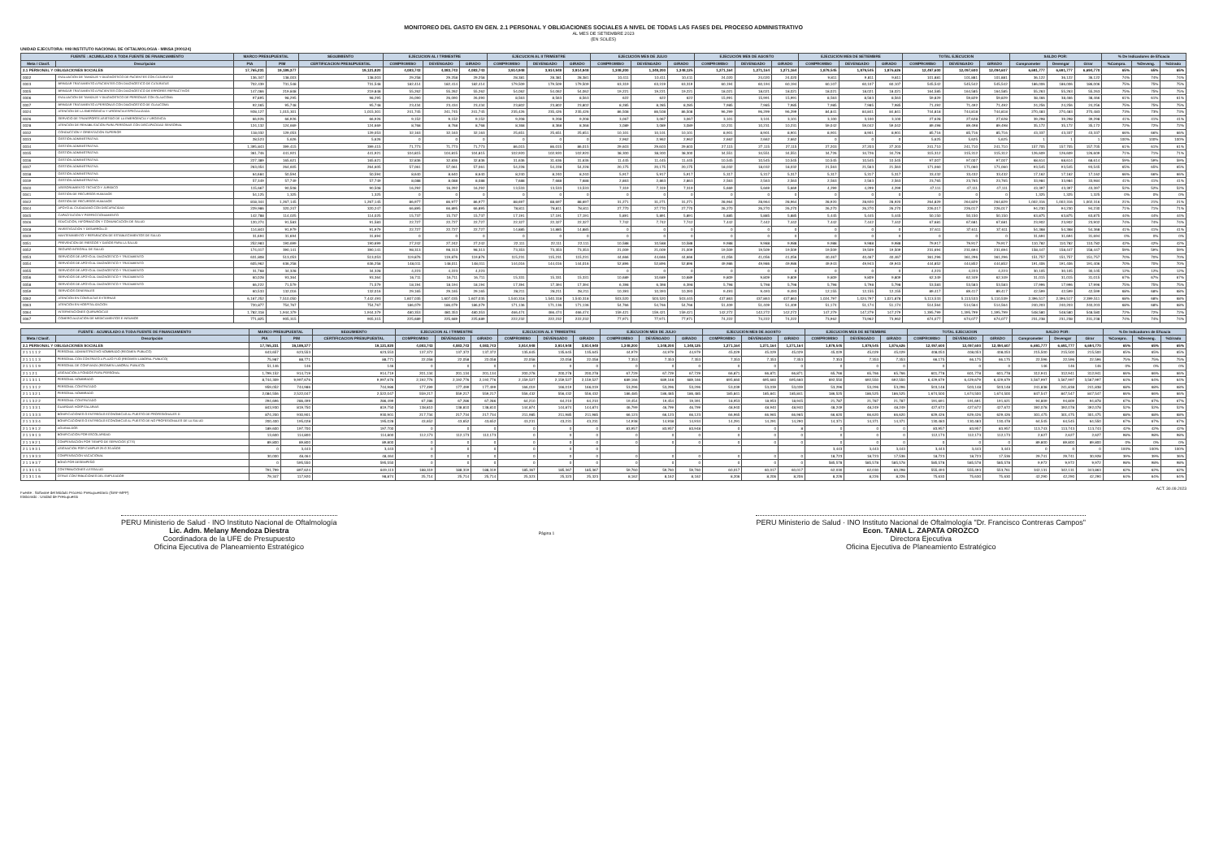MONITOREO DEL GASTO EN GEN. 2.1 PERSONAL Y OBLIGACIONES SOCIALES A NIVEL DE TODAS LAS FASES DEL PROCESO ADMINISTRATIVO
AL MES DE SETIEMBRE 2023
(EN SOLES)
UNIDAD EJECUTORA: 008 INSTITUTO NACIONAL DE OFTALMOLOGIA - MINSA [000124]
| FUENTE : ACUMULADO A TODA FUENTE DE FINANCIAMIENTO | | MARCO PRESUPUESTAL | | SEGUIMIENTO | EJECUCION AL I TRIMESTRE | | | EJECUCION AL II TRIMESTRE | | | EJECUCIÓN MES DE JULIO | | | EJECUCIÓN MES DE AGOSTO | | | EJECUCIÓN MES DE SETIEMBRE | | | TOTAL EJECUCION | | | SALDO POR: | | | % De Indicadores de Eficacia | | |
| --- | --- | --- | --- | --- | --- | --- | --- | --- | --- | --- | --- | --- | --- | --- | --- | --- | --- | --- | --- | --- | --- | --- | --- | --- | --- | --- | --- | --- |
| Meta / Clasif. | Descripción | PIA | PIM | CERTIFICACION PRESUPUESTAL | COMPROMISO | DEVENGADO | GIRADO | COMPROMISO | DEVENGADO | GIRADO | COMPROMISO | DEVENGADO | GIRADO | COMPROMISO | DEVENGADO | GIRADO | COMPROMISO | DEVENGADO | GIRADO | COMPROMISO | DEVENGADO | GIRADO | Comprometer | Devengar | Girar | %Compro. | %Deveng. | %Girado |
| 2.1 PERSONAL Y OBLIGACIONES SOCIALES | | 17,765,231 | 19,189,377 | 19,121,820 | 4,083,743 | 4,083,743 | 4,083,743 | 3,914,948 | 3,914,948 | 3,914,948 | 1,348,200 | 1,348,200 | 1,348,125 | 1,271,164 | 1,271,164 | 1,271,164 | 1,879,545 | 1,879,545 | 1,876,626 | 12,497,600 | 12,497,600 | 12,494,607 | 6,691,777 | 6,691,777 | 6,694,770 | 65% | 65% | 65% |
| 0002 | EVALUACION DE TAMIZAJE Y DIAGNOSTICO DE PACIENTES CON CATARATAS | 136,347 | 138,003 | 138,003 | 29,258 | 29,258 | 29,258 | 28,381 | 28,381 | 28,381 | 10,411 | 10,411 | 10,411 | 24,020 | 24,020 | 24,020 | 9,811 | 9,811 | 9,811 | 101,881 | 101,881 | 101,881 | 36,122 | 36,122 | 36,122 | 74% | 74% | 74% |
| 0003 | BRINDAR TRATAMIENTO A PACIENTES CON DIAGNOSTICO DE CATARATAS | 702,439 | 731,548 | 731,548 | 182,414 | 182,414 | 182,414 | 179,509 | 179,509 | 179,509 | 63,319 | 63,319 | 63,319 | 60,194 | 60,194 | 60,194 | 60,107 | 60,107 | 60,107 | 545,542 | 545,542 | 545,542 | 186,006 | 186,006 | 186,006 | 75% | 75% | 75% |
| 0005 | BRINDAR TRATAMIENTO A PACIENTES CON DIAGNOSTICO DE ERRORES REFRACTIVOS | 147,066 | 219,848 | 219,848 | 55,262 | 55,262 | 55,262 | 54,062 | 54,062 | 54,062 | 19,221 | 19,221 | 19,221 | 18,021 | 18,021 | 18,021 | 18,021 | 18,021 | 18,021 | 164,585 | 164,585 | 164,585 | 55,263 | 55,263 | 55,263 | 75% | 75% | 75% |
| 0006 | EVALUACION DE TAMIZAJE Y DIAGNOSTICO DE PERSONAS CON GLAUCOMA | 97,895 | 98,295 | 98,295 | 26,090 | 26,090 | 26,090 | 8,563 | 8,563 | 8,563 | 622 | 622 | 622 | 15,991 | 15,991 | 15,991 | 8,563 | 8,563 | 8,563 | 59,829 | 59,829 | 59,829 | 38,466 | 38,466 | 38,466 | 61% | 61% | 61% |
| 0007 | BRINDAR TRATAMIENTO A PERSONAS CON DIAGNOSTICO DE GLAUCOMA | 92,365 | 95,748 | 95,748 | 23,434 | 23,434 | 23,434 | 23,802 | 23,802 | 23,802 | 8,285 | 8,285 | 8,285 | 7,985 | 7,985 | 7,985 | 7,985 | 7,985 | 7,985 | 71,492 | 71,492 | 71,492 | 24,256 | 24,256 | 24,256 | 75% | 75% | 75% |
| 0024 | ATENCION DE LA EMERGENCIA Y URGENCIA ESPECIALIZADA | 928,127 | 1,015,301 | 1,015,301 | 241,745 | 241,745 | 241,745 | 235,426 | 235,426 | 235,426 | 86,508 | 86,508 | 86,508 | 96,299 | 96,299 | 96,299 | 84,841 | 84,841 | 84,841 | 744,818 | 744,818 | 744,818 | 270,483 | 270,483 | 270,483 | 73% | 73% | 73% |
| 0026 | SERVICIO DE TRANSPORTE ASISTIDO DE LA EMERGENCIA Y URGENCIA | 66,926 | 66,926 | 66,926 | 9,152 | 9,152 | 9,152 | 9,208 | 9,208 | 9,208 | 3,067 | 3,067 | 3,067 | 3,101 | 3,101 | 3,101 | 3,100 | 3,100 | 3,100 | 27,628 | 27,628 | 27,628 | 39,298 | 39,298 | 39,298 | 41% | 41% | 41% |
| 0028 | ATENCION DE REHABILITACION PARA PERSONAS CON DISCAPACIDAD SENSORIAL | 124,132 | 124,669 | 124,669 | 8,768 | 8,768 | 8,768 | 8,368 | 8,368 | 8,368 | 3,089 | 3,089 | 3,089 | 10,231 | 10,231 | 10,231 | 59,042 | 59,042 | 59,042 | 89,498 | 89,498 | 89,498 | 35,172 | 35,172 | 35,172 | 72% | 72% | 72% |
| 0032 | CONDUCCION Y ORIENTACION SUPERIOR | 118,032 | 129,053 | 129,053 | 32,163 | 32,163 | 32,163 | 25,651 | 25,651 | 25,651 | 10,101 | 10,101 | 10,101 | 8,901 | 8,901 | 8,901 | 8,901 | 8,901 | 8,901 | 85,716 | 85,716 | 85,716 | 43,337 | 43,337 | 43,337 | 66% | 66% | 66% |
| 0033 | GESTION ADMINISTRATIVA | 28,523 | 5,626 | 5,626 | 0 | 0 | 0 | 0 | 0 | 0 | 2,962 | 2,962 | 2,962 | 2,662 | 2,662 | 2,662 | 0 | 0 | 0 | 5,625 | 5,625 | 5,625 | 1 | 1 | 1 | 100% | 100% | 100% |
| 0034 | GESTION ADMINISTRATIVA | 1,395,843 | 399,415 | 399,415 | 71,773 | 71,773 | 71,773 | 86,015 | 86,015 | 86,015 | 29,603 | 29,603 | 29,603 | 27,115 | 27,115 | 27,115 | 27,203 | 27,203 | 27,203 | 241,710 | 241,710 | 241,710 | 157,705 | 157,705 | 157,705 | 61% | 61% | 61% |
| 0035 | GESTION ADMINISTRATIVA | 361,746 | 441,921 | 441,921 | 104,815 | 104,815 | 104,815 | 102,920 | 102,920 | 102,920 | 38,300 | 38,300 | 38,300 | 34,551 | 34,551 | 34,551 | 34,726 | 34,726 | 34,726 | 315,312 | 315,312 | 315,312 | 126,609 | 126,609 | 126,609 | 71% | 71% | 71% |
| 0036 | GESTION ADMINISTRATIVA | 227,389 | 165,621 | 165,621 | 32,836 | 32,836 | 32,836 | 31,636 | 31,636 | 31,636 | 11,445 | 11,445 | 11,445 | 10,545 | 10,545 | 10,545 | 10,545 | 10,545 | 10,545 | 97,007 | 97,007 | 97,007 | 68,614 | 68,614 | 68,614 | 59% | 59% | 59% |
| 0037 | GESTION ADMINISTRATIVA | 263,054 | 264,605 | 264,605 | 57,061 | 57,061 | 57,061 | 54,228 | 54,228 | 54,228 | 20,175 | 20,175 | 20,175 | 18,032 | 18,032 | 18,032 | 21,563 | 21,563 | 21,563 | 171,060 | 171,060 | 171,060 | 93,545 | 93,545 | 93,545 | 65% | 65% | 65% |
| 0038 | GESTION ADMINISTRATIVA | 64,684 | 50,594 | 50,594 | 8,640 | 8,640 | 8,640 | 8,240 | 8,240 | 8,240 | 5,917 | 5,917 | 5,917 | 5,317 | 5,317 | 5,317 | 5,317 | 5,317 | 5,317 | 33,432 | 33,432 | 33,432 | 17,162 | 17,162 | 17,162 | 66% | 66% | 66% |
| 0039 | GESTION ADMINISTRATIVA | 57,349 | 57,749 | 57,749 | 8,088 | 8,088 | 8,088 | 7,688 | 7,688 | 7,688 | 2,863 | 2,863 | 2,863 | 2,563 | 2,563 | 2,563 | 2,563 | 2,563 | 2,563 | 23,765 | 23,765 | 23,765 | 33,984 | 33,984 | 33,984 | 41% | 41% | 41% |
| 0040 | ASESORAMIENTO TECNICO Y JURIDICO | 115,667 | 90,508 | 90,508 | 16,292 | 16,292 | 16,292 | 13,533 | 13,533 | 13,533 | 7,319 | 7,319 | 7,319 | 5,669 | 5,669 | 5,669 | 4,299 | 4,299 | 4,299 | 47,111 | 47,111 | 47,111 | 43,397 | 43,397 | 43,397 | 52% | 52% | 52% |
| 0041 | GESTION DE RECURSOS HUMANOS | 54,125 | 1,325 | 1,325 | 0 | 0 | 0 | 0 | 0 | 0 | 0 | 0 | 0 | 0 | 0 | 0 | 0 | 0 | 0 | 0 | 0 | 0 | 1,325 | 1,325 | 1,325 | 0% | 0% | 0% |
| 0042 | GESTION DE RECURSOS HUMANOS | 818,344 | 1,267,145 | 1,267,145 | 86,977 | 86,977 | 86,977 | 88,697 | 88,697 | 88,697 | 31,271 | 31,271 | 31,271 | 28,964 | 28,964 | 28,964 | 28,920 | 28,920 | 28,920 | 264,829 | 264,829 | 264,829 | 1,002,316 | 1,002,316 | 1,002,316 | 21% | 21% | 21% |
| 0044 | APOYO AL CIUDADANO CON DISCAPACIDAD | 229,986 | 320,247 | 320,247 | 66,895 | 66,895 | 66,895 | 78,811 | 78,811 | 78,811 | 27,770 | 27,770 | 27,770 | 26,270 | 26,270 | 26,270 | 26,270 | 26,270 | 26,270 | 226,017 | 226,017 | 226,017 | 94,230 | 94,230 | 94,230 | 71% | 71% | 71% |
| 0045 | CAPACITACION Y PERFECCIONAMIENTO | 142,788 | 114,025 | 114,025 | 15,737 | 15,737 | 15,737 | 17,191 | 17,191 | 17,191 | 5,891 | 5,891 | 5,891 | 5,885 | 5,885 | 5,885 | 5,445 | 5,445 | 5,445 | 50,150 | 50,150 | 50,150 | 63,875 | 63,875 | 63,875 | 44% | 44% | 44% |
| 0046 | EDUCACION, INFORMACION Y COMUNICACION DE SALUD | 120,274 | 91,583 | 91,583 | 22,727 | 22,727 | 22,727 | 22,327 | 22,327 | 22,327 | 7,742 | 7,742 | 7,742 | 7,442 | 7,442 | 7,442 | 7,442 | 7,442 | 7,442 | 67,681 | 67,681 | 67,681 | 23,902 | 23,902 | 23,902 | 74% | 74% | 74% |
| 0048 | INVESTIGACION Y DESARROLLO | 114,843 | 91,979 | 91,979 | 22,727 | 22,727 | 22,727 | 14,885 | 14,885 | 14,885 | 0 | 0 | 0 | 0 | 0 | 0 | 0 | 0 | 0 | 37,611 | 37,611 | 37,611 | 54,368 | 54,368 | 54,368 | 41% | 41% | 41% |
| 0049 | MANTENIMIENTO Y REPARACION DE ESTABLECIMIENTOS DE SALUD | 31,694 | 31,694 | 31,694 | 0 | 0 | 0 | 0 | 0 | 0 | 0 | 0 | 0 | 0 | 0 | 0 | 0 | 0 | 0 | 0 | 0 | 0 | 31,694 | 31,694 | 31,694 | 0% | 0% | 0% |
| 0051 | PREVENCION DE RIESGOS Y DAÑOS PARA LA SALUD | 252,983 | 190,699 | 190,699 | 27,242 | 27,242 | 27,242 | 22,111 | 22,111 | 22,111 | 10,588 | 10,588 | 10,588 | 9,988 | 9,988 | 9,988 | 9,988 | 9,988 | 9,988 | 79,917 | 79,917 | 79,917 | 110,782 | 110,782 | 110,782 | 42% | 42% | 42% |
| 0052 | SEGURO INTEGRAL DE SALUD | 174,017 | 390,141 | 390,141 | 98,313 | 98,313 | 98,313 | 73,353 | 73,353 | 73,353 | 21,009 | 21,009 | 21,009 | 19,509 | 19,509 | 19,509 | 19,509 | 19,509 | 19,509 | 231,694 | 231,694 | 231,694 | 158,447 | 158,447 | 158,447 | 59% | 59% | 59% |
| 0053 | SERVICIOS DE APOYO AL DIAGNOSTICO Y TRATAMIENTO | 631,808 | 513,053 | 513,053 | 119,876 | 119,876 | 119,876 | 115,231 | 115,231 | 115,231 | 44,666 | 44,666 | 44,666 | 41,056 | 41,056 | 41,056 | 40,467 | 40,467 | 40,467 | 361,296 | 361,296 | 361,296 | 151,757 | 151,757 | 151,757 | 70% | 70% | 70% |
| 0054 | SERVICIOS DE APOYO AL DIAGNOSTICO Y TRATAMIENTO | 605,962 | 636,258 | 636,258 | 148,011 | 148,011 | 148,011 | 144,016 | 144,016 | 144,016 | 52,896 | 52,896 | 52,896 | 49,986 | 49,986 | 49,986 | 49,943 | 49,943 | 49,943 | 444,852 | 444,852 | 444,852 | 191,406 | 191,406 | 191,406 | 70% | 70% | 70% |
| 0055 | SERVICIOS DE APOYO AL DIAGNOSTICO Y TRATAMIENTO | 31,768 | 34,328 | 34,328 | 4,223 | 4,223 | 4,223 | | | | 0 | 0 | 0 | 0 | 0 | 0 | 0 | 0 | 0 | 4,223 | 4,223 | 4,223 | 30,105 | 30,105 | 30,105 | 12% | 12% | 12% |
| 0056 | SERVICIOS DE APOYO AL DIAGNOSTICO Y TRATAMIENTO | 60,028 | 93,364 | 93,364 | 16,711 | 16,711 | 16,711 | 15,331 | 15,331 | 15,331 | 10,689 | 10,689 | 10,689 | 9,809 | 9,809 | 9,809 | 9,809 | 9,809 | 9,809 | 62,349 | 62,349 | 62,349 | 31,015 | 31,015 | 31,015 | 67% | 67% | 67% |
| 0058 | SERVICIOS DE APOYO AL DIAGNOSTICO Y TRATAMIENTO | 66,222 | 71,579 | 71,579 | 18,194 | 18,194 | 18,194 | 17,394 | 17,394 | 17,394 | 6,398 | 6,398 | 6,398 | 5,798 | 5,798 | 5,798 | 5,798 | 5,798 | 5,798 | 53,583 | 53,583 | 53,583 | 17,996 | 17,996 | 17,996 | 75% | 75% | 75% |
| 0059 | SERVICIOS GENERALES | 60,533 | 132,016 | 132,016 | 29,165 | 29,165 | 29,165 | 28,211 | 28,211 | 28,211 | 10,393 | 10,393 | 10,393 | 9,493 | 9,493 | 9,493 | 12,155 | 12,155 | 12,155 | 89,417 | 89,417 | 89,417 | 42,599 | 42,599 | 42,599 | 68% | 68% | 68% |
| 0062 | ATENCION EN CONSULTAS EXTERNAS | 6,167,252 | 7,510,050 | 7,442,493 | 1,607,035 | 1,607,035 | 1,607,035 | 1,540,318 | 1,540,318 | 1,540,318 | 503,520 | 503,520 | 503,445 | 437,863 | 437,863 | 437,863 | 1,024,797 | 1,024,797 | 1,021,878 | 5,113,533 | 5,113,533 | 5,110,539 | 2,396,517 | 2,396,517 | 2,399,511 | 68% | 68% | 68% |
| 0063 | ATENCION EN HOSPITALIZACION | 720,877 | 754,767 | 754,767 | 186,079 | 186,079 | 186,079 | 171,136 | 171,136 | 171,136 | 54,766 | 54,766 | 54,766 | 51,409 | 51,409 | 51,409 | 51,174 | 51,174 | 51,174 | 514,564 | 514,564 | 514,564 | 240,203 | 240,203 | 240,203 | 68% | 68% | 68% |
| 0064 | INTERVENCIONES QUIRURGICAS | 1,782,318 | 1,944,379 | 1,944,379 | 480,353 | 480,353 | 480,353 | 466,474 | 466,474 | 466,474 | 159,421 | 159,421 | 159,421 | 142,272 | 142,272 | 142,272 | 147,279 | 147,279 | 147,279 | 1,395,799 | 1,395,799 | 1,395,799 | 548,580 | 548,580 | 548,580 | 72% | 72% | 72% |
| 0067 | COMERCIALIZACION DE MEDICAMENTOS E INSUMOS | 771,825 | 905,315 | 905,315 | 225,689 | 225,689 | 225,689 | 222,232 | 222,232 | 222,232 | 77,971 | 77,971 | 77,971 | 74,222 | 74,222 | 74,222 | 73,962 | 73,962 | 73,962 | 674,077 | 674,077 | 674,077 | 231,238 | 231,238 | 231,238 | 74% | 74% | 74% |
| FUENTE : ACUMULADO A TODA FUENTE DE FINANCIAMIENTO | | MARCO PRESUPUESTAL | | SEGUIMIENTO | EJECUCION AL I TRIMESTRE | | | EJECUCION AL II TRIMESTRE | | | EJECUCIÓN MES DE JULIO | | | EJECUCIÓN MES DE AGOSTO | | | EJECUCIÓN MES DE SETIEMBRE | | | TOTAL EJECUCION | | | SALDO POR: | | | % De Indicadores de Eficacia | | |
| --- | --- | --- | --- | --- | --- | --- | --- | --- | --- | --- | --- | --- | --- | --- | --- | --- | --- | --- | --- | --- | --- | --- | --- | --- | --- | --- | --- | --- |
| Meta / Clasif. | Descripción | PIA | PIM | CERTIFICACION PRESUPUESTAL | COMPROMISO | DEVENGADO | GIRADO | COMPROMISO | DEVENGADO | GIRADO | COMPROMISO | DEVENGADO | GIRADO | COMPROMISO | DEVENGADO | GIRADO | COMPROMISO | DEVENGADO | GIRADO | COMPROMISO | DEVENGADO | GIRADO | Comprometer | Devengar | Girar | %Compro. | %Deveng. | %Girado |
| 2.1 PERSONAL Y OBLIGACIONES SOCIALES | | 17,765,231 | 19,189,377 | 19,121,820 | 4,083,743 | 4,083,743 | 4,083,743 | 3,914,948 | 3,914,948 | 3,914,948 | 1,348,200 | 1,348,200 | 1,348,125 | 1,271,164 | 1,271,164 | 1,271,164 | 1,879,545 | 1,879,545 | 1,876,626 | 12,497,600 | 12,497,600 | 12,494,607 | 6,691,777 | 6,691,777 | 6,694,770 | 65% | 65% | 65% |
| 2 1 1 1 1 2 | PERSONAL ADMINISTRATIVO NOMBRADO (REGIMEN PUBLICO) | 643,657 | 623,553 | 623,553 | 137,372 | 137,372 | 137,372 | 135,645 | 135,645 | 135,645 | 44,979 | 44,979 | 44,979 | 45,029 | 45,029 | 45,029 | 45,029 | 45,029 | 45,029 | 408,053 | 408,053 | 408,053 | 215,500 | 215,500 | 215,500 | 65% | 65% | 65% |
| 2 1 1 1 1 3 | PERSONAL CON CONTRATO A PLAZO FIJO (REGIMEN LABORAL PUBLICO) | 75,987 | 88,771 | 88,771 | 22,058 | 22,058 | 22,058 | 22,058 | 22,058 | 22,058 | 7,353 | 7,353 | 7,353 | 7,353 | 7,353 | 7,353 | 7,353 | 7,353 | 7,353 | 66,175 | 66,175 | 66,175 | 22,596 | 22,596 | 22,596 | 75% | 75% | 75% |
| 2 1 1 1 1 9 | PERSONAL DE CONFIANZA (REGIMEN LABORAL PUBLICO) | 51,146 | 146 | 146 | 0 | 0 | 0 | 0 | 0 | 0 | 0 | 0 | 0 | 0 | 0 | 0 | 0 | 0 | 0 | 0 | 0 | 0 | 146 | 146 | 146 | 0% | 0% | 0% |
| 2 1 1 2 1 | ASIGNACION A FONDOS PARA PERSONAL | 1,799,152 | 914,719 | 914,719 | 201,134 | 201,134 | 201,134 | 200,278 | 200,278 | 200,278 | 67,729 | 67,729 | 67,729 | 66,871 | 66,871 | 66,871 | 65,766 | 65,766 | 65,766 | 601,778 | 601,778 | 601,778 | 312,941 | 312,941 | 312,941 | 66% | 66% | 66% |
| 2 1 1 3 1 1 | PERSONAL NOMBRADO | 8,744,309 | 9,997,676 | 9,997,676 | 2,192,776 | 2,192,776 | 2,192,776 | 2,159,527 | 2,159,527 | 2,159,527 | 689,166 | 689,166 | 689,166 | 695,660 | 695,660 | 695,660 | 692,550 | 692,550 | 692,550 | 6,429,679 | 6,429,679 | 6,429,679 | 3,567,997 | 3,567,997 | 3,567,997 | 64% | 64% | 64% |
| 2 1 1 3 1 2 | PERSONAL CONTRATADO | 959,052 | 744,986 | 744,986 | 177,499 | 177,499 | 177,499 | 166,019 | 166,019 | 166,019 | 53,296 | 53,296 | 53,296 | 53,039 | 53,039 | 53,039 | 53,296 | 53,296 | 53,296 | 503,148 | 503,148 | 503,148 | 241,838 | 241,838 | 241,838 | 68% | 68% | 68% |
| 2 1 1 3 2 1 | PERSONAL NOMBRADO | 2,084,556 | 2,522,047 | 2,522,047 | 559,217 | 559,217 | 559,217 | 556,432 | 556,432 | 556,432 | 186,485 | 186,485 | 186,485 | 185,841 | 185,841 | 185,841 | 186,525 | 186,525 | 186,525 | 1,674,500 | 1,674,500 | 1,674,500 | 847,547 | 847,547 | 847,547 | 66% | 66% | 66% |
| 2 1 1 3 2 2 | PERSONAL CONTRATADO | 294,696 | 286,499 | 286,499 | 67,286 | 67,286 | 67,286 | 64,210 | 64,210 | 64,210 | 19,454 | 19,454 | 19,391 | 18,953 | 18,953 | 18,945 | 21,787 | 21,787 | 21,787 | 191,691 | 191,691 | 191,621 | 94,809 | 94,809 | 94,878 | 67% | 67% | 67% |
| 2 1 1 3 3 1 | GUARDIAS HOSPITALARIAS | 843,930 | 819,750 | 819,750 | 138,810 | 138,810 | 138,810 | 144,874 | 144,874 | 144,874 | 46,799 | 46,799 | 46,799 | 48,940 | 48,940 | 48,940 | 48,249 | 48,249 | 48,249 | 427,672 | 427,672 | 427,672 | 392,078 | 392,078 | 392,078 | 52% | 52% | 52% |
| 2 1 1 3 3 3 | BONIFICACIONES O ENTREGAS ECONOMICAS AL PUESTO DE PROFESIONALES D | 874,200 | 930,901 | 930,901 | 217,734 | 217,734 | 217,734 | 211,985 | 211,985 | 211,985 | 66,123 | 66,123 | 66,123 | 66,965 | 66,965 | 66,965 | 66,620 | 66,620 | 66,620 | 629,426 | 629,426 | 629,426 | 301,475 | 301,475 | 301,475 | 68% | 68% | 68% |
| 2 1 1 3 3 4 | BONIFICACIONES O ENTREGAS ECONOMICAS AL PUESTO DE NO PROFESIONALES DE LA SALUD | 200,400 | 195,028 | 195,028 | 43,652 | 43,652 | 43,652 | 43,231 | 43,231 | 43,231 | 14,938 | 14,938 | 14,934 | 14,291 | 14,291 | 14,290 | 14,371 | 14,371 | 14,371 | 130,483 | 130,483 | 130,478 | 64,545 | 64,545 | 64,550 | 67% | 67% | 67% |
| 2 1 1 9 1 2 | AGUINALDOS | 189,600 | 197,700 | 197,700 | 0 | 0 | 0 | 0 | 0 | 0 | 83,957 | 83,957 | 83,948 | 0 | 0 | 8 | 0 | 0 | 0 | 83,957 | 83,957 | 83,957 | 113,743 | 113,743 | 113,743 | 42% | 42% | 42% |
| 2 1 1 9 1 3 | BONIFICACION POR ESCOLARIDAD | 13,600 | 114,800 | 114,800 | 112,173 | 112,173 | 112,173 | 0 | 0 | 0 | 0 | 0 | 0 | 0 | 0 | 0 | 0 | 0 | 0 | 112,173 | 112,173 | 112,173 | 2,627 | 2,627 | 2,627 | 98% | 98% | 98% |
| 2 1 1 9 2 1 | COMPENSACION POR TIEMPO DE SERVICIOS (CTS) | 89,800 | 89,800 | 89,800 | 0 | 0 | 0 | 0 | 0 | 0 | 0 | 0 | 0 | 0 | 0 | 0 | 0 | 0 | 0 | 0 | 0 | 0 | 89,800 | 89,800 | 89,800 | 0% | 0% | 0% |
| 2 1 1 9 3 1 | ASIGNACION POR CUMPLIR 25 O 30 AÑOS | 0 | 3,443 | 3,443 | 0 | 0 | 0 | 0 | 0 | 0 | | | | | | | 3,443 | 3,443 | 3,443 | 3,443 | 3,443 | 3,443 | 0 | 0 | 0 | 100% | 100% | 100% |
| 2 1 1 9 3 3 | COMPENSACION VACACIONAL | 30,000 | 48,464 | 48,464 | 0 | 0 | 0 | 0 | 0 | 0 | 0 | 0 | 0 | 0 | 0 | 0 | 18,723 | 18,723 | 17,536 | 18,723 | 18,723 | 17,536 | 29,741 | 29,741 | 30,928 | 39% | 39% | 36% |
| 2 1 1 9 3 7 | BONO POR DESEMPEÑO | 0 | 595,550 | 595,550 | 0 | 0 | 0 | 0 | 0 | 0 | 0 | 0 | 0 | 0 | 0 | 0 | 585,578 | 585,578 | 585,578 | 585,578 | 585,578 | 585,578 | 9,972 | 9,972 | 9,972 | 98% | 98% | 98% |
| 2 1 3 1 1 5 | CONTRIBUCIONES A ESSALUD | 791,799 | 897,624 | 849,113 | 188,319 | 188,319 | 188,319 | 185,367 | 185,367 | 185,367 | 59,760 | 59,760 | 59,760 | 60,017 | 60,017 | 60,017 | 62,030 | 62,030 | 60,298 | 555,493 | 555,493 | 553,761 | 342,131 | 342,131 | 343,863 | 62% | 62% | 62% |
| 2 1 3 1 1 6 | OTRAS CONTRIBUCIONES DEL EMPLEADOR | 79,347 | 117,920 | 98,874 | 25,714 | 25,714 | 25,714 | 25,323 | 25,323 | 25,323 | 8,162 | 8,162 | 8,162 | 8,206 | 8,206 | 8,206 | 8,226 | 8,226 | 8,226 | 75,630 | 75,630 | 75,630 | 42,290 | 42,290 | 42,290 | 64% | 64% | 64% |
ACT. 30.09.2023
Fuente : Software del Módulo Proceso Presupuestario (SIAF-MPP)
Elaborado : Unidad de Presupuesto
PERU Ministerio de Salud · INO Instituto Nacional de Oftalmología
Lic. Adm. Melany Mendoza Diestra
Coordinadora de la UFE de Presupuesto
Oficina Ejecutiva de Planeamiento Estratégico
Página 1
PERU Ministerio de Salud · INO Instituto Nacional de Oftalmología "Dr. Francisco Contreras Campos"
Econ. TANIA L. ZAPATA OROZCO
Directora Ejecutiva
Oficina Ejecutiva de Planeamiento Estratégico